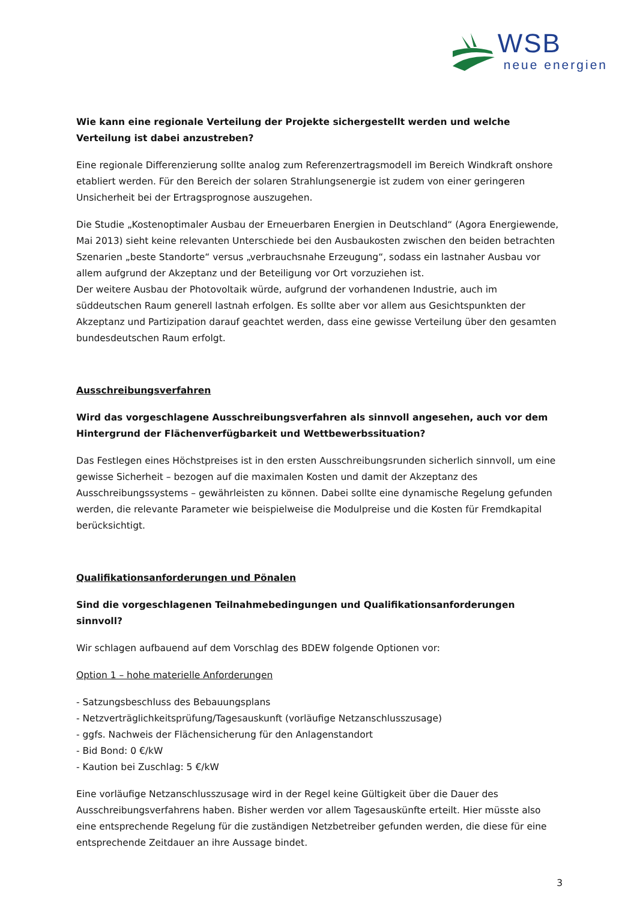WSB
neue energien
Wie kann eine regionale Verteilung der Projekte sichergestellt werden und welche Verteilung ist dabei anzustreben?
Eine regionale Differenzierung sollte analog zum Referenzertragsmodell im Bereich Windkraft onshore etabliert werden. Für den Bereich der solaren Strahlungsenergie ist zudem von einer geringeren Unsicherheit bei der Ertragsprognose auszugehen.
Die Studie „Kostenoptimaler Ausbau der Erneuerbaren Energien in Deutschland“ (Agora Energiewende, Mai 2013) sieht keine relevanten Unterschiede bei den Ausbaukosten zwischen den beiden betrachten Szenarien „beste Standorte“ versus „verbrauchsnahe Erzeugung“, sodass ein lastnaher Ausbau vor allem aufgrund der Akzeptanz und der Beteiligung vor Ort vorzuziehen ist.
Der weitere Ausbau der Photovoltaik würde, aufgrund der vorhandenen Industrie, auch im süddeutschen Raum generell lastnah erfolgen. Es sollte aber vor allem aus Gesichtspunkten der Akzeptanz und Partizipation darauf geachtet werden, dass eine gewisse Verteilung über den gesamten bundesdeutschen Raum erfolgt.
Ausschreibungsverfahren
Wird das vorgeschlagene Ausschreibungsverfahren als sinnvoll angesehen, auch vor dem Hintergrund der Flächenverfügbarkeit und Wettbewerbssituation?
Das Festlegen eines Höchstpreises ist in den ersten Ausschreibungsrunden sicherlich sinnvoll, um eine gewisse Sicherheit – bezogen auf die maximalen Kosten und damit der Akzeptanz des Ausschreibungssystems – gewährleisten zu können. Dabei sollte eine dynamische Regelung gefunden werden, die relevante Parameter wie beispielweise die Modulpreise und die Kosten für Fremdkapital berücksichtigt.
Qualifikationsanforderungen und Pönalen
Sind die vorgeschlagenen Teilnahmebedingungen und Qualifikationsanforderungen sinnvoll?
Wir schlagen aufbauend auf dem Vorschlag des BDEW folgende Optionen vor:
Option 1 – hohe materielle Anforderungen
- Satzungsbeschluss des Bebauungsplans
- Netzverträglichkeitsprüfung/Tagesauskunft (vorläufige Netzanschlusszusage)
- ggfs. Nachweis der Flächensicherung für den Anlagenstandort
- Bid Bond: 0 €/kW
- Kaution bei Zuschlag: 5 €/kW
Eine vorläufige Netzanschlusszusage wird in der Regel keine Gültigkeit über die Dauer des Ausschreibungsverfahrens haben. Bisher werden vor allem Tagesauskünfte erteilt. Hier müsste also eine entsprechende Regelung für die zuständigen Netzbetreiber gefunden werden, die diese für eine entsprechende Zeitdauer an ihre Aussage bindet.
3